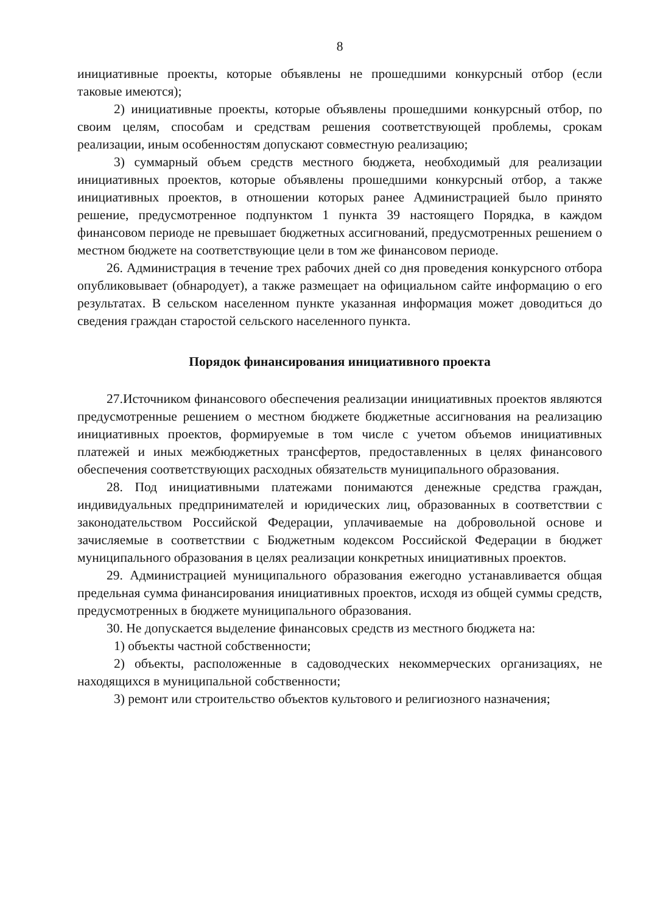8
инициативные проекты, которые объявлены не прошедшими конкурсный отбор (если таковые имеются);
2) инициативные проекты, которые объявлены прошедшими конкурсный отбор, по своим целям, способам и средствам решения соответствующей проблемы, срокам реализации, иным особенностям допускают совместную реализацию;
3) суммарный объем средств местного бюджета, необходимый для реализации инициативных проектов, которые объявлены прошедшими конкурсный отбор, а также инициативных проектов, в отношении которых ранее Администрацией было принято решение, предусмотренное подпунктом 1 пункта 39 настоящего Порядка, в каждом финансовом периоде не превышает бюджетных ассигнований, предусмотренных решением о местном бюджете на соответствующие цели в том же финансовом периоде.
26. Администрация в течение трех рабочих дней со дня проведения конкурсного отбора опубликовывает (обнародует), а также размещает на официальном сайте информацию о его результатах. В сельском населенном пункте указанная информация может доводиться до сведения граждан старостой сельского населенного пункта.
Порядок финансирования инициативного проекта
27.Источником финансового обеспечения реализации инициативных проектов являются предусмотренные решением о местном бюджете бюджетные ассигнования на реализацию инициативных проектов, формируемые в том числе с учетом объемов инициативных платежей и иных межбюджетных трансфертов, предоставленных в целях финансового обеспечения соответствующих расходных обязательств муниципального образования.
28. Под инициативными платежами понимаются денежные средства граждан, индивидуальных предпринимателей и юридических лиц, образованных в соответствии с законодательством Российской Федерации, уплачиваемые на добровольной основе и зачисляемые в соответствии с Бюджетным кодексом Российской Федерации в бюджет муниципального образования в целях реализации конкретных инициативных проектов.
29. Администрацией муниципального образования ежегодно устанавливается общая предельная сумма финансирования инициативных проектов, исходя из общей суммы средств, предусмотренных в бюджете муниципального образования.
30. Не допускается выделение финансовых средств из местного бюджета на:
1) объекты частной собственности;
2) объекты, расположенные в садоводческих некоммерческих организациях, не находящихся в муниципальной собственности;
3) ремонт или строительство объектов культового и религиозного назначения;